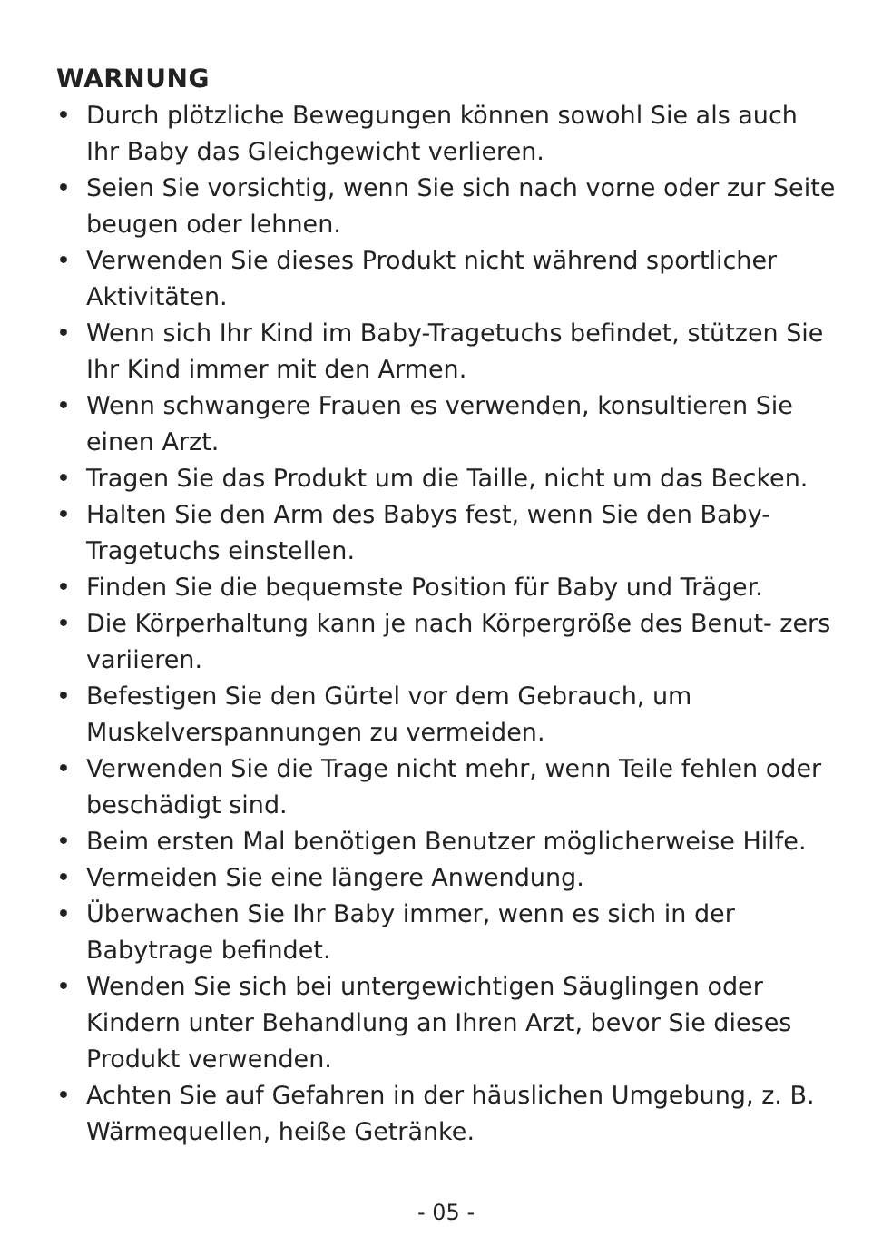WARNUNG
• Durch plötzliche Bewegungen können sowohl Sie als auch Ihr Baby das Gleichgewicht verlieren.
• Seien Sie vorsichtig, wenn Sie sich nach vorne oder zur Seite beugen oder lehnen.
• Verwenden Sie dieses Produkt nicht während sportlicher Aktivitäten.
• Wenn sich Ihr Kind im Baby-Tragetuchs befindet, stützen Sie Ihr Kind immer mit den Armen.
• Wenn schwangere Frauen es verwenden, konsultieren Sie einen Arzt.
• Tragen Sie das Produkt um die Taille, nicht um das Becken.
• Halten Sie den Arm des Babys fest, wenn Sie den Baby-Tragetuchs einstellen.
• Finden Sie die bequemste Position für Baby und Träger.
• Die Körperhaltung kann je nach Körpergröße des Benut- zers variieren.
• Befestigen Sie den Gürtel vor dem Gebrauch, um Muskelverspannungen zu vermeiden.
• Verwenden Sie die Trage nicht mehr, wenn Teile fehlen oder beschädigt sind.
• Beim ersten Mal benötigen Benutzer möglicherweise Hilfe.
• Vermeiden Sie eine längere Anwendung.
• Überwachen Sie Ihr Baby immer, wenn es sich in der Babytrage befindet.
• Wenden Sie sich bei untergewichtigen Säuglingen oder Kindern unter Behandlung an Ihren Arzt, bevor Sie dieses Produkt verwenden.
• Achten Sie auf Gefahren in der häuslichen Umgebung, z. B. Wärmequellen, heiße Getränke.
- 05 -